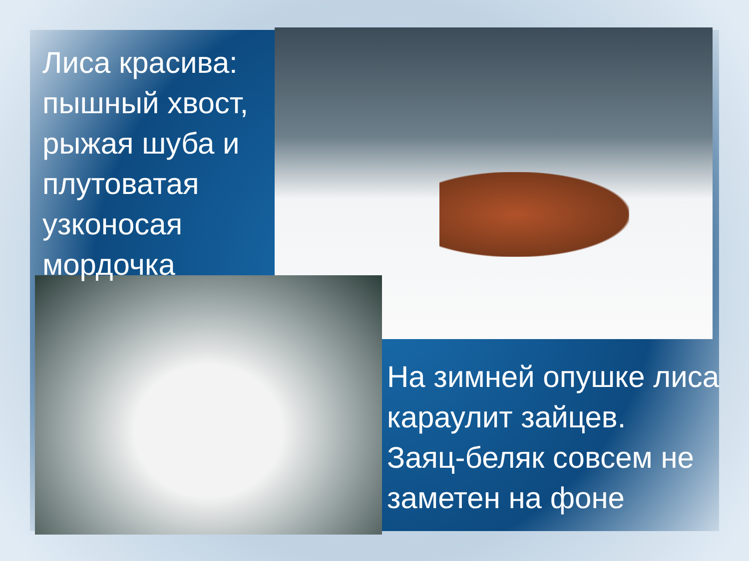Лиса красива: пышный хвост, рыжая шуба и плутоватая узконосая мордочка
На зимней опушке лиса караулит зайцев.
Заяц-беляк совсем не заметен на фоне